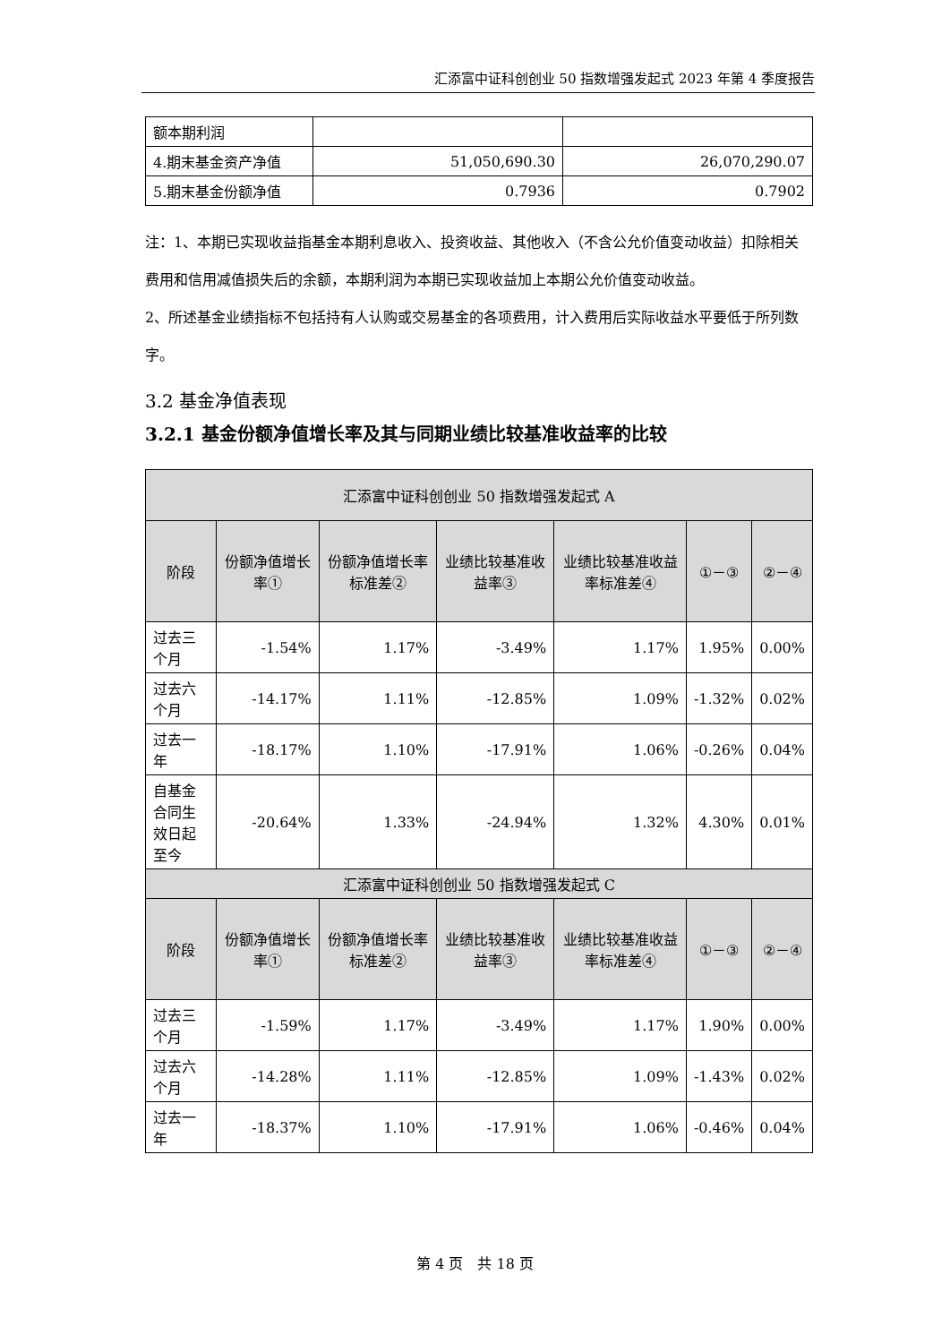汇添富中证科创创业 50 指数增强发起式 2023 年第 4 季度报告
| 额本期利润 | | |
| 4.期末基金资产净值 | 51,050,690.30 | 26,070,290.07 |
| 5.期末基金份额净值 | 0.7936 | 0.7902 |
注：1、本期已实现收益指基金本期利息收入、投资收益、其他收入（不含公允价值变动收益）扣除相关费用和信用减值损失后的余额，本期利润为本期已实现收益加上本期公允价值变动收益。
2、所述基金业绩指标不包括持有人认购或交易基金的各项费用，计入费用后实际收益水平要低于所列数字。
3.2 基金净值表现
3.2.1 基金份额净值增长率及其与同期业绩比较基准收益率的比较
| 汇添富中证科创创业 50 指数增强发起式 A | | | | | | |
| 阶段 | 份额净值增长率① | 份额净值增长率标准差② | 业绩比较基准收益率③ | 业绩比较基准收益率标准差④ | ①－③ | ②－④ |
| 过去三个月 | -1.54% | 1.17% | -3.49% | 1.17% | 1.95% | 0.00% |
| 过去六个月 | -14.17% | 1.11% | -12.85% | 1.09% | -1.32% | 0.02% |
| 过去一年 | -18.17% | 1.10% | -17.91% | 1.06% | -0.26% | 0.04% |
| 自基金合同生效日起至今 | -20.64% | 1.33% | -24.94% | 1.32% | 4.30% | 0.01% |
| 汇添富中证科创创业 50 指数增强发起式 C | | | | | | |
| 阶段 | 份额净值增长率① | 份额净值增长率标准差② | 业绩比较基准收益率③ | 业绩比较基准收益率标准差④ | ①－③ | ②－④ |
| 过去三个月 | -1.59% | 1.17% | -3.49% | 1.17% | 1.90% | 0.00% |
| 过去六个月 | -14.28% | 1.11% | -12.85% | 1.09% | -1.43% | 0.02% |
| 过去一年 | -18.37% | 1.10% | -17.91% | 1.06% | -0.46% | 0.04% |
第 4 页　共 18 页